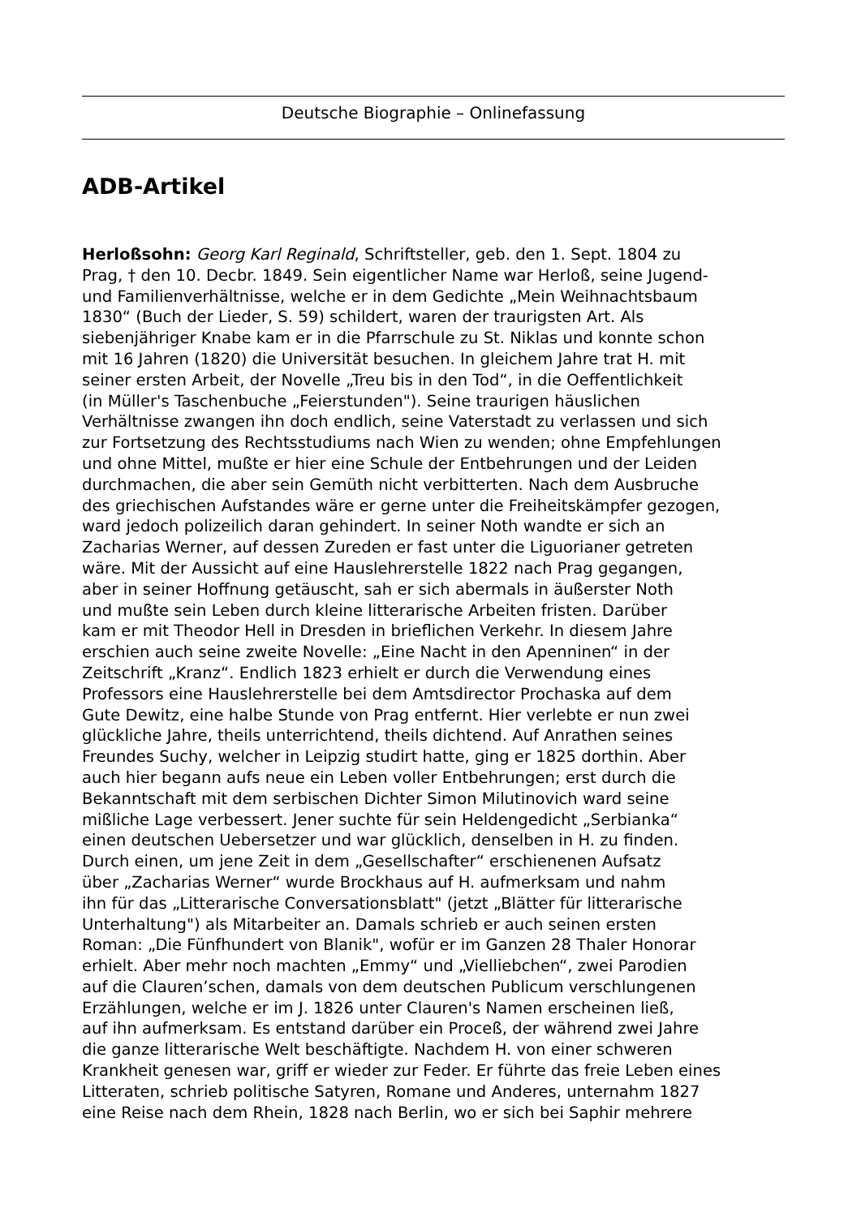Deutsche Biographie – Onlinefassung
ADB-Artikel
Herloßsohn: Georg Karl Reginald, Schriftsteller, geb. den 1. Sept. 1804 zu
Prag, † den 10. Decbr. 1849. Sein eigentlicher Name war Herloß, seine Jugend-
und Familienverhältnisse, welche er in dem Gedichte „Mein Weihnachtsbaum
1830“ (Buch der Lieder, S. 59) schildert, waren der traurigsten Art. Als
siebenjähriger Knabe kam er in die Pfarrschule zu St. Niklas und konnte schon
mit 16 Jahren (1820) die Universität besuchen. In gleichem Jahre trat H. mit
seiner ersten Arbeit, der Novelle „Treu bis in den Tod“, in die Oeffentlichkeit
(in Müller's Taschenbuche „Feierstunden"). Seine traurigen häuslichen
Verhältnisse zwangen ihn doch endlich, seine Vaterstadt zu verlassen und sich
zur Fortsetzung des Rechtsstudiums nach Wien zu wenden; ohne Empfehlungen
und ohne Mittel, mußte er hier eine Schule der Entbehrungen und der Leiden
durchmachen, die aber sein Gemüth nicht verbitterten. Nach dem Ausbruche
des griechischen Aufstandes wäre er gerne unter die Freiheitskämpfer gezogen,
ward jedoch polizeilich daran gehindert. In seiner Noth wandte er sich an
Zacharias Werner, auf dessen Zureden er fast unter die Liguorianer getreten
wäre. Mit der Aussicht auf eine Hauslehrerstelle 1822 nach Prag gegangen,
aber in seiner Hoffnung getäuscht, sah er sich abermals in äußerster Noth
und mußte sein Leben durch kleine litterarische Arbeiten fristen. Darüber
kam er mit Theodor Hell in Dresden in brieflichen Verkehr. In diesem Jahre
erschien auch seine zweite Novelle: „Eine Nacht in den Apenninen“ in der
Zeitschrift „Kranz“. Endlich 1823 erhielt er durch die Verwendung eines
Professors eine Hauslehrerstelle bei dem Amtsdirector Prochaska auf dem
Gute Dewitz, eine halbe Stunde von Prag entfernt. Hier verlebte er nun zwei
glückliche Jahre, theils unterrichtend, theils dichtend. Auf Anrathen seines
Freundes Suchy, welcher in Leipzig studirt hatte, ging er 1825 dorthin. Aber
auch hier begann aufs neue ein Leben voller Entbehrungen; erst durch die
Bekanntschaft mit dem serbischen Dichter Simon Milutinovich ward seine
mißliche Lage verbessert. Jener suchte für sein Heldengedicht „Serbianka“
einen deutschen Uebersetzer und war glücklich, denselben in H. zu finden.
Durch einen, um jene Zeit in dem „Gesellschafter“ erschienenen Aufsatz
über „Zacharias Werner“ wurde Brockhaus auf H. aufmerksam und nahm
ihn für das „Litterarische Conversationsblatt" (jetzt „Blätter für litterarische
Unterhaltung") als Mitarbeiter an. Damals schrieb er auch seinen ersten
Roman: „Die Fünfhundert von Blanik", wofür er im Ganzen 28 Thaler Honorar
erhielt. Aber mehr noch machten „Emmy“ und „Vielliebchen“, zwei Parodien
auf die Clauren’schen, damals von dem deutschen Publicum verschlungenen
Erzählungen, welche er im J. 1826 unter Clauren's Namen erscheinen ließ,
auf ihn aufmerksam. Es entstand darüber ein Proceß, der während zwei Jahre
die ganze litterarische Welt beschäftigte. Nachdem H. von einer schweren
Krankheit genesen war, griff er wieder zur Feder. Er führte das freie Leben eines
Litteraten, schrieb politische Satyren, Romane und Anderes, unternahm 1827
eine Reise nach dem Rhein, 1828 nach Berlin, wo er sich bei Saphir mehrere